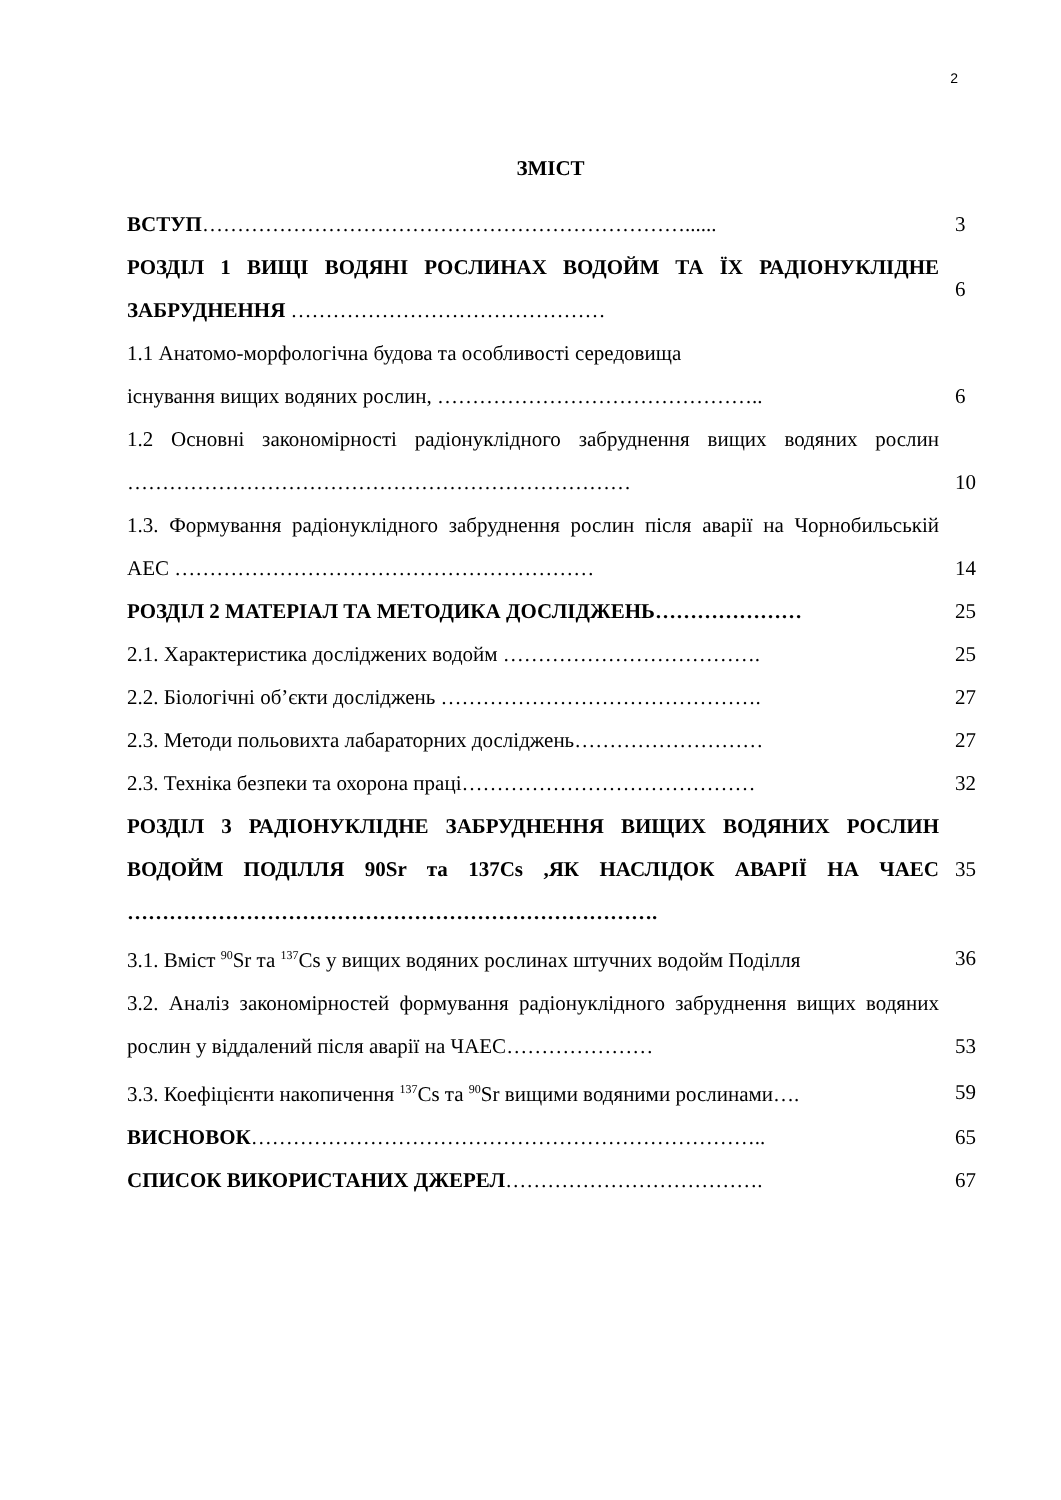2
ЗМІСТ
| ВСТУП ……………………………………………………………...... | 3 |
| РОЗДІЛ 1 ВИЩІ ВОДЯНІ РОСЛИНАХ ВОДОЙМ ТА ЇХ РАДІОНУКЛІДНЕ ЗАБРУДНЕННЯ ……………………………………… | 6 |
| 1.1 Анатомо-морфологічна будова та особливості середовища існування вищих водяних рослин, ……………………………………….. | 6 |
| 1.2 Основні закономірності радіонуклідного забруднення вищих водяних рослин ……………………………………………………………… | 10 |
| 1.3. Формування радіонуклідного забруднення рослин після аварії на Чорнобильській АЕС …………………………………………………… | 14 |
| РОЗДІЛ 2 МАТЕРІАЛ ТА МЕТОДИКА ДОСЛІДЖЕНЬ………………… | 25 |
| 2.1. Характеристика досліджених водойм ………………………………. | 25 |
| 2.2. Біологічні об’єкти досліджень ………………………………………. | 27 |
| 2.3. Методи польовихта лабараторних досліджень……………………… | 27 |
| 2.3. Техніка безпеки та охорона праці…………………………………… | 32 |
| РОЗДІЛ 3 РАДІОНУКЛІДНЕ ЗАБРУДНЕННЯ ВИЩИХ ВОДЯНИХ РОСЛИН ВОДОЙМ ПОДІЛЛЯ 90Sr та 137Cs ,ЯК НАСЛІДОК АВАРІЇ НА ЧАЕС …………………………………………………………………. | 35 |
| 3.1. Вміст <sup>90</sup>Sr та <sup>137</sup>Cs у вищих водяних рослинах штучних водойм Поділля | 36 |
| 3.2. Аналіз закономірностей формування радіонуклідного забруднення вищих водяних рослин у віддалений після аварії на ЧАЕС………………… | 53 |
| 3.3. Коефіцієнти накопичення <sup>137</sup>Cs та <sup>90</sup>Sr вищими водяними рослинами…. | 59 |
| ВИСНОВОК ……………………………………………………………….. | 65 |
| СПИСОК ВИКОРИСТАНИХ ДЖЕРЕЛ ………………………………. | 67 |